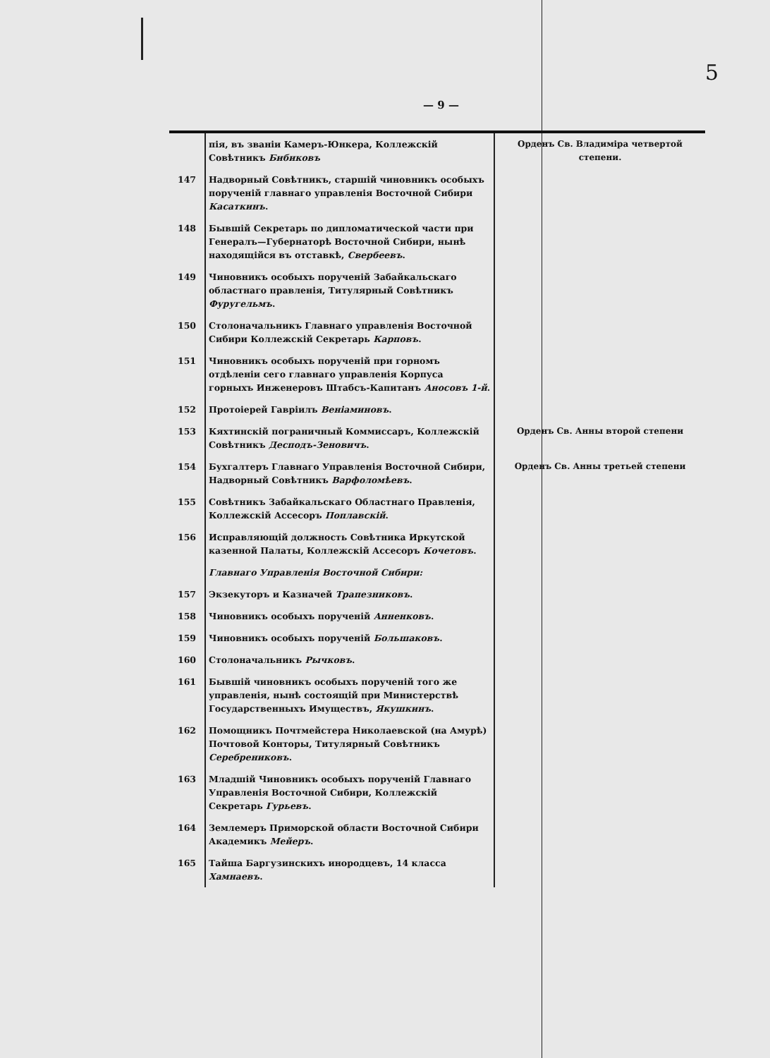5
— 9 —
| | пія, въ званіи Камеръ-Юнкера, Коллежскій Совѣтникъ Бибиковъ | Орденъ Св. Владиміра четвертой степени. |
| 147 | Надворный Совѣтникъ, старшій чиновникъ особыхъ порученій главнаго управленія Восточной Сибири Касаткинъ . | |
| 148 | Бывшій Секретарь по дипломатической части при Генералъ—Губернаторѣ Восточной Сибири, нынѣ находящійся въ отставкѣ, Свербеевъ . | |
| 149 | Чиновникъ особыхъ порученій Забайкальскаго областнаго правленія, Титулярный Совѣтникъ Фуругельмъ . | |
| 150 | Столоначальникъ Главнаго управленія Восточной Сибири Коллежскій Секретарь Карповъ . | |
| 151 | Чиновникъ особыхъ порученій при горномъ отдѣленіи сего главнаго управленія Корпуса горныхъ Инженеровъ Штабсъ-Капитанъ Аносовъ 1-й . | |
| 152 | Протоіерей Гавріилъ Веніаминовъ . | |
| 153 | Кяхтинскій пограничный Коммиссаръ, Коллежскій Совѣтникъ Десподъ-Зеновичъ . | Орденъ Св. Анны второй степени |
| 154 | Бухгалтеръ Главнаго Управленія Восточной Сибири, Надворный Совѣтникъ Варфоломѣевъ . | Орденъ Св. Анны третьей степени |
| 155 | Совѣтникъ Забайкальскаго Областнаго Правленія, Коллежскій Ассесоръ Поплавскій . | |
| 156 | Исправляющій должность Совѣтника Иркутской казенной Палаты, Коллежскій Ассесоръ Кочетовъ . | |
| | Главнаго Управленія Восточной Сибири: | |
| 157 | Экзекуторъ и Казначей Трапезниковъ . | |
| 158 | Чиновникъ особыхъ порученій Анненковъ . | |
| 159 | Чиновникъ особыхъ порученій Большаковъ . | |
| 160 | Столоначальникъ Рычковъ . | |
| 161 | Бывшій чиновникъ особыхъ порученій того же управленія, нынѣ состоящій при Министерствѣ Государственныхъ Имуществъ, Якушкинъ . | |
| 162 | Помощникъ Почтмейстера Николаевской (на Амурѣ) Почтовой Конторы, Титулярный Совѣтникъ Серебрениковъ . | |
| 163 | Младшій Чиновникъ особыхъ порученій Главнаго Управленія Восточной Сибири, Коллежскій Секретарь Гурьевъ . | |
| 164 | Землемеръ Приморской области Восточной Сибири Академикъ Мейеръ . | |
| 165 | Тайша Баргузинскихъ инородцевъ, 14 класса Хамнаевъ . | |